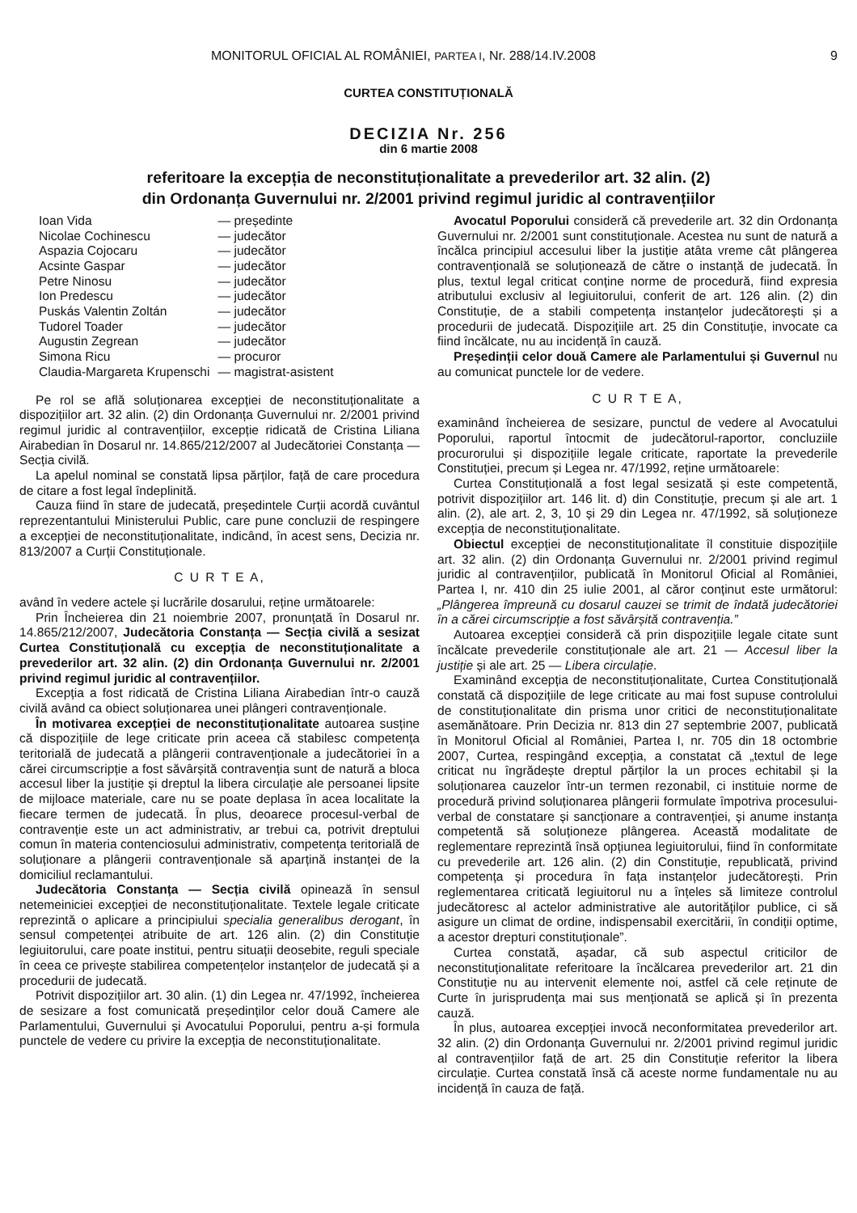MONITORUL OFICIAL AL ROMÂNIEI, PARTEA I, Nr. 288/14.IV.2008 9
CURTEA CONSTITUȚIONALĂ
DECIZIA Nr. 256
din 6 martie 2008
referitoare la excepția de neconstituționalitate a prevederilor art. 32 alin. (2)
din Ordonanța Guvernului nr. 2/2001 privind regimul juridic al contravențiilor
| Ioan Vida | — președinte |
| Nicolae Cochinescu | — judecător |
| Aspazia Cojocaru | — judecător |
| Acsinte Gaspar | — judecător |
| Petre Ninosu | — judecător |
| Ion Predescu | — judecător |
| Puskás Valentin Zoltán | — judecător |
| Tudorel Toader | — judecător |
| Augustin Zegrean | — judecător |
| Simona Ricu | — procuror |
| Claudia-Margareta Krupenschi | — magistrat-asistent |
Pe rol se află soluționarea excepției de neconstituționalitate a dispozițiilor art. 32 alin. (2) din Ordonanța Guvernului nr. 2/2001 privind regimul juridic al contravențiilor, excepție ridicată de Cristina Liliana Airabedian în Dosarul nr. 14.865/212/2007 al Judecătoriei Constanța — Secția civilă.
La apelul nominal se constată lipsa părților, față de care procedura de citare a fost legal îndeplinită.
Cauza fiind în stare de judecată, președintele Curții acordă cuvântul reprezentantului Ministerului Public, care pune concluzii de respingere a excepției de neconstituționalitate, indicând, în acest sens, Decizia nr. 813/2007 a Curții Constituționale.
C U R T E A,
având în vedere actele și lucrările dosarului, reține următoarele:
Prin Încheierea din 21 noiembrie 2007, pronunțată în Dosarul nr. 14.865/212/2007, Judecătoria Constanța — Secția civilă a sesizat Curtea Constituțională cu excepția de neconstituționalitate a prevederilor art. 32 alin. (2) din Ordonanța Guvernului nr. 2/2001 privind regimul juridic al contravențiilor.
Excepția a fost ridicată de Cristina Liliana Airabedian într-o cauză civilă având ca obiect soluționarea unei plângeri contravenționale.
În motivarea excepției de neconstituționalitate autoarea susține că dispozițiile de lege criticate prin aceea că stabilesc competența teritorială de judecată a plângerii contravenționale a judecătoriei în a cărei circumscripție a fost săvârșită contravenția sunt de natură a bloca accesul liber la justiție și dreptul la libera circulație ale persoanei lipsite de mijloace materiale, care nu se poate deplasa în acea localitate la fiecare termen de judecată. În plus, deoarece procesul-verbal de contravenție este un act administrativ, ar trebui ca, potrivit dreptului comun în materia contenciosului administrativ, competența teritorială de soluționare a plângerii contravenționale să aparțină instanței de la domiciliul reclamantului.
Judecătoria Constanța — Secția civilă opinează în sensul netemeiniciei excepției de neconstituționalitate. Textele legale criticate reprezintă o aplicare a principiului specialia generalibus derogant, în sensul competenței atribuite de art. 126 alin. (2) din Constituție legiuitorului, care poate institui, pentru situații deosebite, reguli speciale în ceea ce privește stabilirea competențelor instanțelor de judecată și a procedurii de judecată.
Potrivit dispozițiilor art. 30 alin. (1) din Legea nr. 47/1992, încheierea de sesizare a fost comunicată președinților celor două Camere ale Parlamentului, Guvernului și Avocatului Poporului, pentru a-și formula punctele de vedere cu privire la excepția de neconstituționalitate.
Avocatul Poporului consideră că prevederile art. 32 din Ordonanța Guvernului nr. 2/2001 sunt constituționale. Acestea nu sunt de natură a încălca principiul accesului liber la justiție atâta vreme cât plângerea contravențională se soluționează de către o instanță de judecată. În plus, textul legal criticat conține norme de procedură, fiind expresia atributului exclusiv al legiuitorului, conferit de art. 126 alin. (2) din Constituție, de a stabili competența instanțelor judecătorești și a procedurii de judecată. Dispozițiile art. 25 din Constituție, invocate ca fiind încălcate, nu au incidență în cauză.
Președinții celor două Camere ale Parlamentului și Guvernul nu au comunicat punctele lor de vedere.
C U R T E A,
examinând încheierea de sesizare, punctul de vedere al Avocatului Poporului, raportul întocmit de judecătorul-raportor, concluziile procurorului și dispozițiile legale criticate, raportate la prevederile Constituției, precum și Legea nr. 47/1992, reține următoarele:
Curtea Constituțională a fost legal sesizată și este competentă, potrivit dispozițiilor art. 146 lit. d) din Constituție, precum și ale art. 1 alin. (2), ale art. 2, 3, 10 și 29 din Legea nr. 47/1992, să soluționeze excepția de neconstituționalitate.
Obiectul excepției de neconstituționalitate îl constituie dispozițiile art. 32 alin. (2) din Ordonanța Guvernului nr. 2/2001 privind regimul juridic al contravențiilor, publicată în Monitorul Oficial al României, Partea I, nr. 410 din 25 iulie 2001, al căror conținut este următorul: „Plângerea împreună cu dosarul cauzei se trimit de îndată judecătoriei în a cărei circumscripție a fost săvârșită contravenția.”
Autoarea excepției consideră că prin dispozițiile legale citate sunt încălcate prevederile constituționale ale art. 21 — Accesul liber la justiție și ale art. 25 — Libera circulație.
Examinând excepția de neconstituționalitate, Curtea Constituțională constată că dispozițiile de lege criticate au mai fost supuse controlului de constituționalitate din prisma unor critici de neconstituționalitate asemănătoare. Prin Decizia nr. 813 din 27 septembrie 2007, publicată în Monitorul Oficial al României, Partea I, nr. 705 din 18 octombrie 2007, Curtea, respingând excepția, a constatat că „textul de lege criticat nu îngrădește dreptul părților la un proces echitabil și la soluționarea cauzelor într-un termen rezonabil, ci instituie norme de procedură privind soluționarea plângerii formulate împotriva procesului-verbal de constatare și sancționare a contravenției, și anume instanța competentă să soluționeze plângerea. Această modalitate de reglementare reprezintă însă opțiunea legiuitorului, fiind în conformitate cu prevederile art. 126 alin. (2) din Constituție, republicată, privind competența și procedura în fața instanțelor judecătorești. Prin reglementarea criticată legiuitorul nu a înțeles să limiteze controlul judecătoresc al actelor administrative ale autorităților publice, ci să asigure un climat de ordine, indispensabil exercitării, în condiții optime, a acestor drepturi constituționale”.
Curtea constată, așadar, că sub aspectul criticilor de neconstituționalitate referitoare la încălcarea prevederilor art. 21 din Constituție nu au intervenit elemente noi, astfel că cele reținute de Curte în jurisprudența mai sus menționată se aplică și în prezenta cauză.
În plus, autoarea excepției invocă neconformitatea prevederilor art. 32 alin. (2) din Ordonanța Guvernului nr. 2/2001 privind regimul juridic al contravențiilor față de art. 25 din Constituție referitor la libera circulație. Curtea constată însă că aceste norme fundamentale nu au incidență în cauza de față.